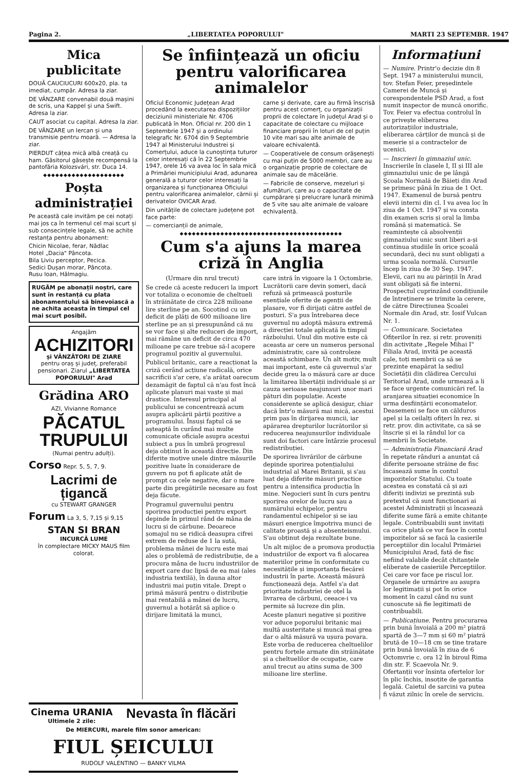Pagina 2. „LIBERTATEA POPORULUI" MARTI 23 SEPTEMBR. 1947
Mica publicitate
DOUĂ CAUCIUCURI 600x20, pla. ta imediat, cumpăr. Adresa la ziar.
DE VÂNZARE convenabil două mașini de scris, una Kappel și una Swift. Adresa la ziar.
CAUT asociat cu capital. Adresa la ziar.
DE VÂNZARE un lercan și una transmisie pentru moară. — Adresa la ziar.
PIERDUT cățea mică albă creață cu ham. Găsitorul găsește recompensă la pantofăria Kolozsvári, str. Duca 14.
◆◆◆◆◆◆◆◆◆◆◆◆◆◆◆◆◆◆◆◆
Poșta administrației
Pe această cale invităm pe cei notați mai jos ca în termenul cel mai scurt și sub consecințele legale, să ne achite restanța pentru abonament:
Chicin Nicolae, ferar, Nădlac
Hotel „Dacia" Pâncota.
Bila Liviu perceptor, Pecica.
Sedici Dușan morar, Pâncota.
Rusu Ioan, Hălmagiu.
RUGĂM pe abonații noștri, care sunt în restanță cu plata abonamentului să binevoiască a ne achita aceasta în timpul cel mai scurt posibil.
Angajăm
ACHIZITORI
și VÂNZĂTORI DE ZIARE
pentru oraș și județ, preferabil pensionari. Ziarul „LIBERTATEA POPORULUI" Arad
Grădina ARO
AZI, Vivianne Romance
PĂCATUL TRUPULUI
(Numai pentru adulți).
Corso Repr. 5, 5, 7, 9.
Lacrimi de țigancă
cu STEWART GRANGER
Forum La 3, 5, 7,15 și 9,15
STAN SI BRAN
INCURCĂ LUME
în complectare MICKY MAUS film colorat.
Se înființează un oficiu pentru valorificarea animalelor
Oficiul Economic Județean Arad procedând la executarea dispozițiilor deciziunii ministeriale Nr. 4706 publicată în Mon. Oficial nr. 200 din 1 Septembrie 1947 și a ordinului telegrafic Nr. 6704 din 9 Septembrie 1947 al Ministerului Industrei și Comerțului, aduce la cunoștința tuturor celor interesați că în 22 Septembrie 1947, orele 16 va avea loc în sala mică a Primăriei municipiului Arad, adunarea generală a tuturor celor interesați la organizarea și funcționarea Oficiului pentru valorificarea animalelor, cărnii și derivatelor OVICAR Arad.
Din unitățile de colectare județene pot face parte:
— comercianții de animale,
carne și derivate, care au firmă înscrisă pentru acest comerț, cu organizații proprii de colectare în județul Arad și o capacitate de colectare cu mijloace financiare proprii în loturi de cel puțin 10 vite mari sau alte animale de valoare echivalentă.
— Cooperativele de consum orășenești cu mai puțin de 5000 membri, care au o organizație proprie de colectare de animale sau de măcelărie.
— Fabricile de conserve, mezeluri și afumături, care au o capacitate de cumpărare și prelucrare lunară minimă de 5 vite sau alte animale de valoare echivalentă.
◆◆◆◆◆◆◆◆◆◆◆◆◆◆◆◆◆◆◆◆◆◆◆◆◆◆◆◆◆◆◆◆◆◆◆◆◆◆◆◆
Cum s'a ajuns la marea criză în Anglia
(Urmare din nrul trecut)
Se crede că aceste reduceri la import vor totaliza o economie de cheltueli în străinătate de circa 228 milioane lire sterline pe an. Socotind cu un deficit de plăți de 600 milioane lire sterline pe an și presupunând că nu se vor face și alte reduceri de import, mai rămâne un deficit de circa 470 milioane pe care trebue să-l acopere programul pozitiv al guvernului.
Publicul britanic, care a reacționat la criză cerând acțiune radicală, orice sacrificii s'ar cere, s'a arătat oarecum dezamăgit de faptul că n'au fost încă aplicate planuri mai vaste și mai drastice. Interesul principal al publicului se concentrează acum asupra aplicării părții pozitive a programului. Însuși faptul că se așteaptă în curând mai multe comunicate oficiale asupra acestui subiect a pus în umbră progresul deja obținut în această direcție. Din diferite motive unele dintre măsurile pozitive luate în considerare de guvern nu pot fi aplicate atât de prompt ca cele negative, dar o mare parte din pregătirile necesare au fost deja făcute.
Programul guvernului pentru sporirea producției pentru export depinde în primul rând de mâna de lucru și de cărbune. Deoarece șomajul nu se ridică deasupra cifrei extrem de reduse de 1 la sută, problema mânei de lucru este mai ales o problemă de redistribuție, de a procura mâna de lucru industriilor de export care duc lipsă de ea mai (ales industria textilă), în dauna altor industrii mai puțin vitale. Drept o primă măsură pentru o distribuție mai rentabilă a mânei de lucru, guvernul a hotărât să aplice o dirijare limitată la munci,
care intră în vigoare la 1 Octombrie. Lucrătorii care devin șomeri, dacă refuză să primească posturile esențiale oferite de agenții de plasare, vor fi dirijați către astfel de posturi. S'a pus întrebarea dece guvernul nu adoptă măsura extremă a direcției totale aplicată în timpul războiului. Unul din motive este că aceasta ar cere un numeros personal administrativ, care să controleze această schimbare. Un alt motiv, mult mai important, este că guvernul s'ar decide greu la o măsură care ar duce la limitarea libertății individuale și ar cauza serioase neajunsuri unor mari pături din populație. Aceste considerente se aplică desigur, chiar dacă într'o măsură mai mică, acestui prim pas în dirijarea muncii, iar apărarea drepturilor lucrătorilor și reducerea neajunsurilor individuale sunt doi factori care întârzie procesul redistribuției.
De sporirea livrărilor de cărbune depinde sporirea potențialului industrial al Marei Britanii, și s'au luat deja diferite măsuri practice pentru a intensifica producția în mine. Negocieri sunt în curs pentru sporirea orelor de lucru sau a numărului echipelor, pentru randamentul echipelor și se iau măsuri energice împotriva munci de calitate proastă și a absenteismului. S'au obținut deja rezultate bune.
Un alt mijloc de a promova producția industriilor de export va fi alocarea materiilor prime în conformitate cu necesitățile și importanța fiecărei industrii în parte. Această măsură funcționează deja. Astfel s'a dat prioritate industriei de oțel la livrarea de cărbuni, ceeace-i va permite să lucreze din plin.
Aceste planuri negative și pozitive vor aduce poporului britanic mai multă austeritate și muncă mai grea dar o altă măsură va ușura povara. Este vorba de reducerea cheltuelilor pentru forțele armate din străinătate și a cheltuelilor de ocupație, care anul trecut au atins suma de 300 milioane lire sterline.
Informațiuni
— Numire. Printr'o decizie din 8 Sept. 1947 a ministerului muncii, tov. Stefan Feier, președintele Camerei de Muncă și corespondentele PSD Arad, a fost numit inspector de muncă onorific. Tov. Feier va efectua controlul în ce privește eliberarea autorizațiilor industriale, eliberarea cărților de muncă și de meserie și a contractelor de ucenici.
— Inscrieri în gimnaziul unic. Inscrierile în clasele I, II și III ale gimnaziului unic de pe lângă Școala Normală de Băieți din Arad se primesc până în ziua de 1 Oct. 1947. Examenul de bursă pentru elevii interni din cl. I va avea loc în ziua de 1 Oct. 1947 și va consta din examen scris și oral la limba română și matematică. Se reamintește că absolvenții gimnaziului unic sunt liberi a-și continua studiile în orice școală secundară, deci nu sunt obligați a urma școala normală. Cursurile încep în ziua de 30 Sep. 1947. Elevii, cari nu au părinții în Arad sunt obligați să fie interni. Prospectul cuprinzând condițiunile de întreținere se trimite la cerere, de către Direcțiunea Școalei Normale din Arad, str. Iosif Vulcan Nr. 1.
— Comunicare. Societatea Ofițerilor în rez. și retr. proveniți din activitate „Regele Mihai I" Filiala Arad, invită pe această cale, toți membrii ca să se prezinte enapărat la sediul Societății din clădirea Cercului Teritorial Arad, unde urmează a li se face urgente comunicări ref. la aranjarea situației economice în urma desființării economatelor. Deasemeni se face un călduros apel și la ceilalți ofițeri în rez. si retr. prov. din activitate, ca să se înscrie și ei la rândul lor ca membrii în Societate.
— Administrația Financiară Arad în repetate rânduri a anunțat că diferite persoane străine de fisc încasează sume în contul impozitelor Statului. Cu toate acestea es constată că și azi diferiți indivizi se prezintă sub pretextul că sunt funcționari ai acestei Administrații și încasează diferite sume fără a emite chitanțe legale. Contribuabilii sunt invitați ca orice plată ce vor face în contul impozitelor să se facă la casierile perceptiilor din localul Primăriei Municipiului Arad, fată de fisc nefiind valabile decât chitanțele eliberate de casieriile Perceptiilor. Cei care vor face pe riscul lor. Organele de urmărire au asupra lor legitimații și pot în orice moment în cazul când nu sunt cunoscute să fie legitimati de contribuabili.
— Publicațiune. Pentru procurarea prin bună învoială a 200 m² piatră spartă de 3—7 mm și 60 m² piatră brută de 10—18 cm se ține tratare prin bună învoială în ziua de 6 Octomvrie c. ora 12 în biroul Rima din str. F. Scaevola Nr. 9. Ofertanții vor însinta ofertelor lor în plic închis, insoțite de garantia legală. Caietul de sarcini va putea fi văzut zilnic în orele de serviciu.
Cinema URANIA
Ultimele 2 zile: Nevasta în flăcări
De MIERCURI, marele film sonor american:
FIUL ȘEICULUI
RUDOLF VALENTINO — BANKY VILMA